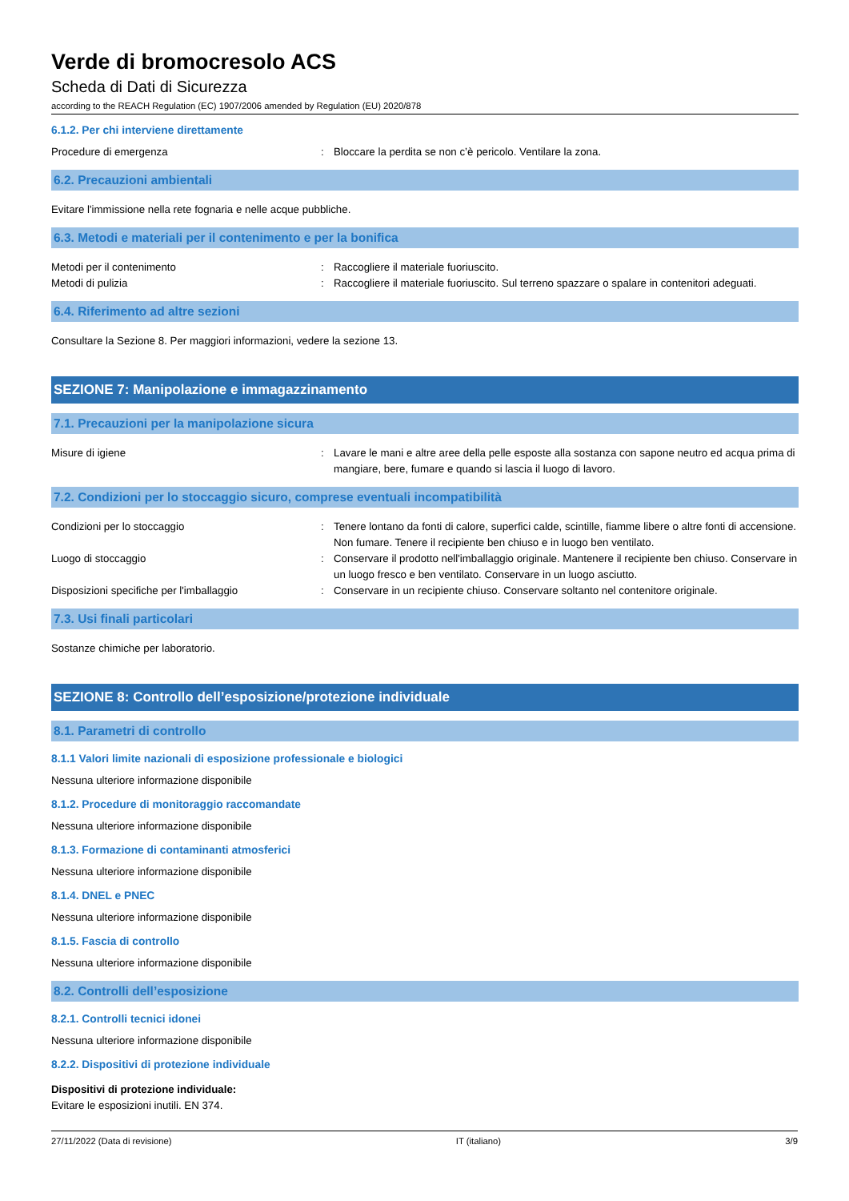Verde di bromocresolo ACS
Scheda di Dati di Sicurezza
according to the REACH Regulation (EC) 1907/2006 amended by Regulation (EU) 2020/878
6.1.2. Per chi interviene direttamente
Procedure di emergenza : Bloccare la perdita se non c’è pericolo. Ventilare la zona.
6.2. Precauzioni ambientali
Evitare l'immissione nella rete fognaria e nelle acque pubbliche.
6.3. Metodi e materiali per il contenimento e per la bonifica
Metodi per il contenimento : Raccogliere il materiale fuoriuscito.
Metodi di pulizia : Raccogliere il materiale fuoriuscito. Sul terreno spazzare o spalare in contenitori adeguati.
6.4. Riferimento ad altre sezioni
Consultare la Sezione 8. Per maggiori informazioni, vedere la sezione 13.
SEZIONE 7: Manipolazione e immagazzinamento
7.1. Precauzioni per la manipolazione sicura
Misure di igiene : Lavare le mani e altre aree della pelle esposte alla sostanza con sapone neutro ed acqua prima di mangiare, bere, fumare e quando si lascia il luogo di lavoro.
7.2. Condizioni per lo stoccaggio sicuro, comprese eventuali incompatibilità
Condizioni per lo stoccaggio : Tenere lontano da fonti di calore, superfici calde, scintille, fiamme libere o altre fonti di accensione. Non fumare. Tenere il recipiente ben chiuso e in luogo ben ventilato.
Luogo di stoccaggio : Conservare il prodotto nell'imballaggio originale. Mantenere il recipiente ben chiuso. Conservare in un luogo fresco e ben ventilato. Conservare in un luogo asciutto.
Disposizioni specifiche per l'imballaggio : Conservare in un recipiente chiuso. Conservare soltanto nel contenitore originale.
7.3. Usi finali particolari
Sostanze chimiche per laboratorio.
SEZIONE 8: Controllo dell’esposizione/protezione individuale
8.1. Parametri di controllo
8.1.1 Valori limite nazionali di esposizione professionale e biologici
Nessuna ulteriore informazione disponibile
8.1.2. Procedure di monitoraggio raccomandate
Nessuna ulteriore informazione disponibile
8.1.3. Formazione di contaminanti atmosferici
Nessuna ulteriore informazione disponibile
8.1.4. DNEL e PNEC
Nessuna ulteriore informazione disponibile
8.1.5. Fascia di controllo
Nessuna ulteriore informazione disponibile
8.2. Controlli dell’esposizione
8.2.1. Controlli tecnici idonei
Nessuna ulteriore informazione disponibile
8.2.2. Dispositivi di protezione individuale
Dispositivi di protezione individuale:
Evitare le esposizioni inutili. EN 374.
27/11/2022 (Data di revisione) IT (italiano) 3/9